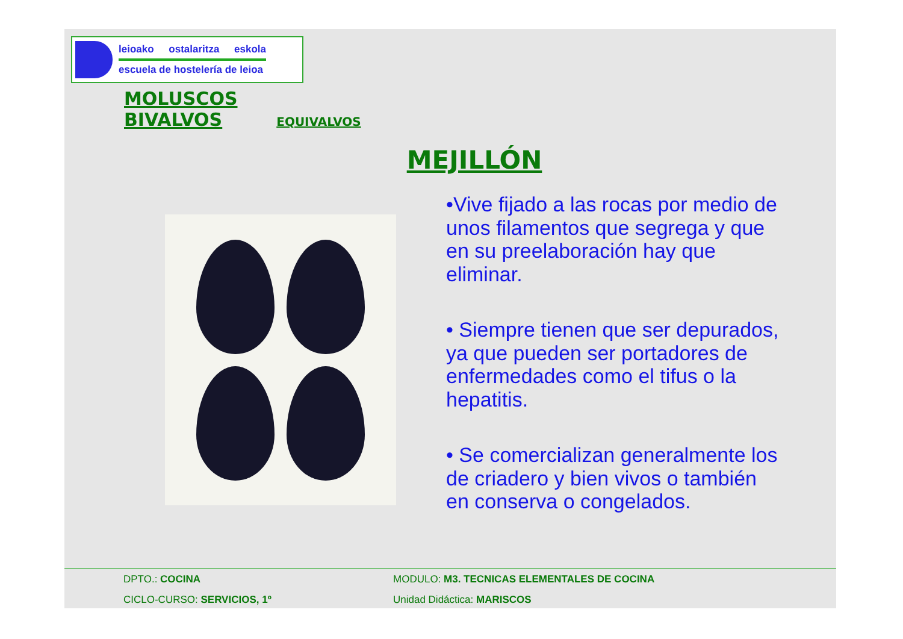leioako ostalaritza eskola
escuela de hostelería de leioa
MOLUSCOS
BIVALVOS EQUIVALVOS
MEJILLÓN
•Vive fijado a las rocas por medio de unos filamentos que segrega y que en su preelaboración hay que eliminar.
• Siempre tienen que ser depurados, ya que pueden ser portadores de enfermedades como el tifus o la hepatitis.
• Se comercializan generalmente los de criadero y bien vivos o también en conserva o congelados.
DPTO.: COCINA MODULO: M3. TECNICAS ELEMENTALES DE COCINA
CICLO-CURSO: SERVICIOS, 1º Unidad Didáctica: MARISCOS